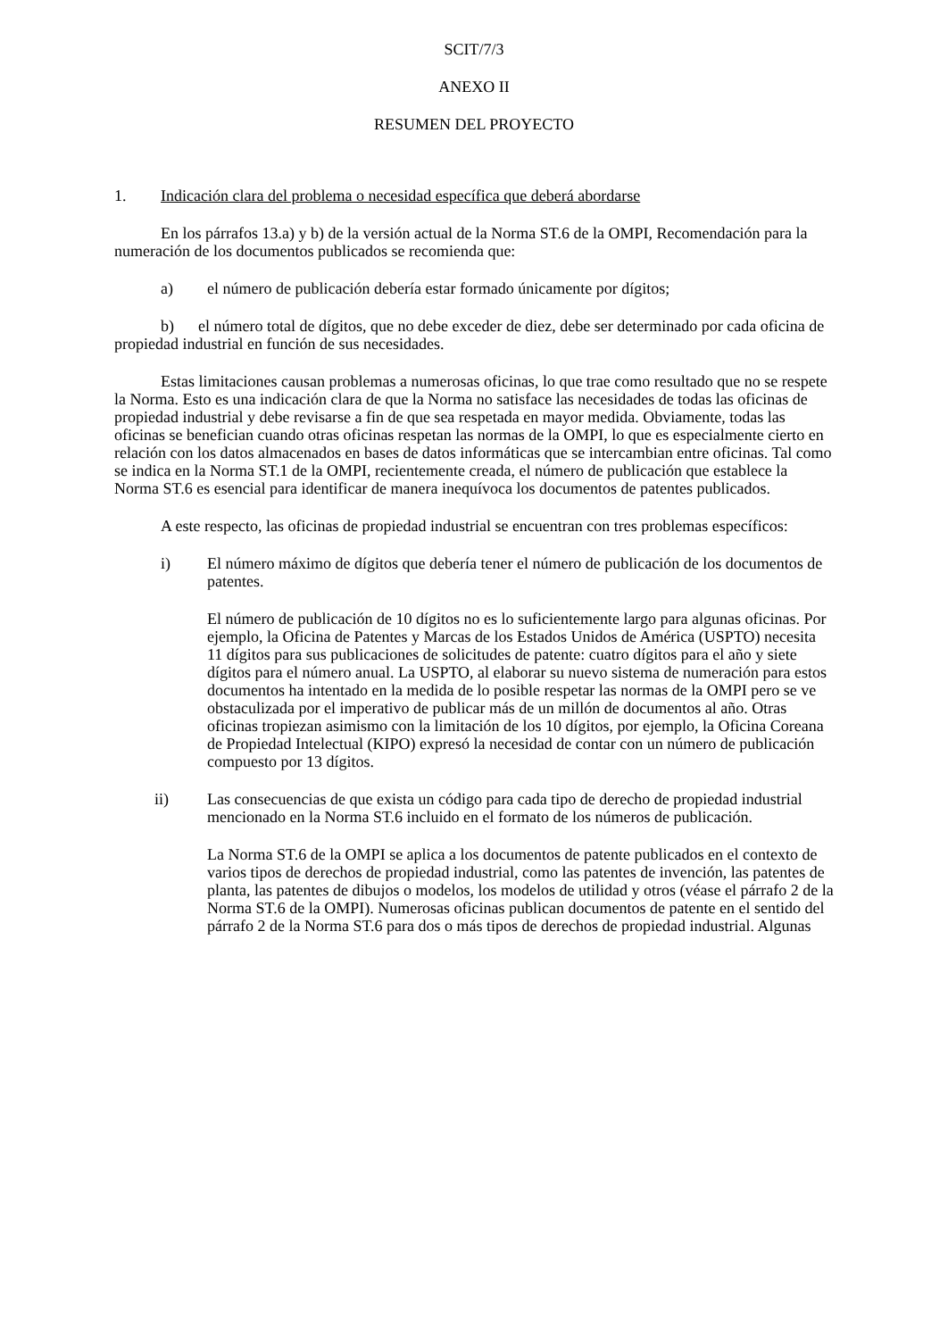SCIT/7/3
ANEXO II
RESUMEN DEL PROYECTO
1. Indicación clara del problema o necesidad específica que deberá abordarse
En los párrafos 13.a) y b) de la versión actual de la Norma ST.6 de la OMPI, Recomendación para la numeración de los documentos publicados se recomienda que:
a) el número de publicación debería estar formado únicamente por dígitos;
b) el número total de dígitos, que no debe exceder de diez, debe ser determinado por cada oficina de propiedad industrial en función de sus necesidades.
Estas limitaciones causan problemas a numerosas oficinas, lo que trae como resultado que no se respete la Norma. Esto es una indicación clara de que la Norma no satisface las necesidades de todas las oficinas de propiedad industrial y debe revisarse a fin de que sea respetada en mayor medida. Obviamente, todas las oficinas se benefician cuando otras oficinas respetan las normas de la OMPI, lo que es especialmente cierto en relación con los datos almacenados en bases de datos informáticas que se intercambian entre oficinas. Tal como se indica en la Norma ST.1 de la OMPI, recientemente creada, el número de publicación que establece la Norma ST.6 es esencial para identificar de manera inequívoca los documentos de patentes publicados.
A este respecto, las oficinas de propiedad industrial se encuentran con tres problemas específicos:
i) El número máximo de dígitos que debería tener el número de publicación de los documentos de patentes.
El número de publicación de 10 dígitos no es lo suficientemente largo para algunas oficinas. Por ejemplo, la Oficina de Patentes y Marcas de los Estados Unidos de América (USPTO) necesita 11 dígitos para sus publicaciones de solicitudes de patente: cuatro dígitos para el año y siete dígitos para el número anual. La USPTO, al elaborar su nuevo sistema de numeración para estos documentos ha intentado en la medida de lo posible respetar las normas de la OMPI pero se ve obstaculizada por el imperativo de publicar más de un millón de documentos al año. Otras oficinas tropiezan asimismo con la limitación de los 10 dígitos, por ejemplo, la Oficina Coreana de Propiedad Intelectual (KIPO) expresó la necesidad de contar con un número de publicación compuesto por 13 dígitos.
ii) Las consecuencias de que exista un código para cada tipo de derecho de propiedad industrial mencionado en la Norma ST.6 incluido en el formato de los números de publicación.
La Norma ST.6 de la OMPI se aplica a los documentos de patente publicados en el contexto de varios tipos de derechos de propiedad industrial, como las patentes de invención, las patentes de planta, las patentes de dibujos o modelos, los modelos de utilidad y otros (véase el párrafo 2 de la Norma ST.6 de la OMPI). Numerosas oficinas publican documentos de patente en el sentido del párrafo 2 de la Norma ST.6 para dos o más tipos de derechos de propiedad industrial. Algunas